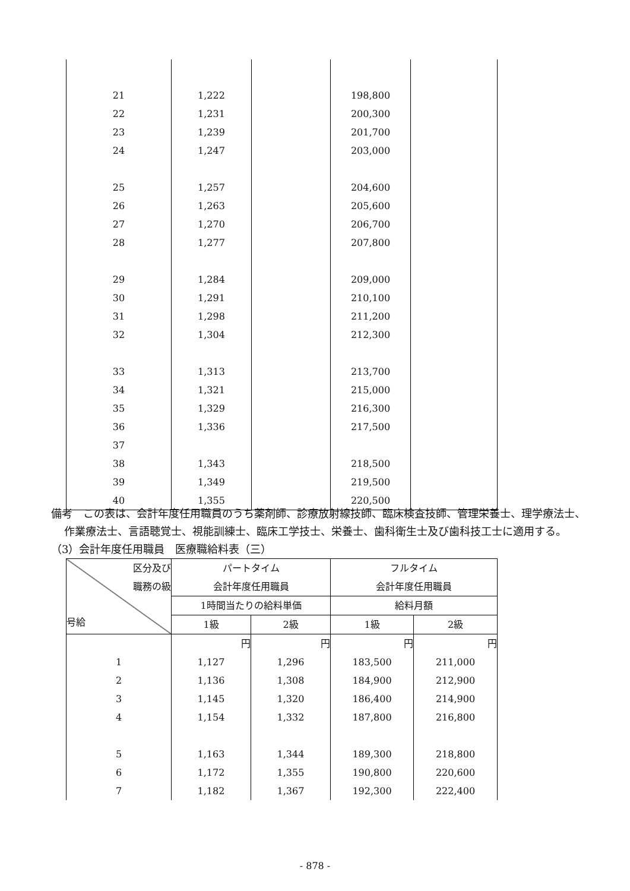| 21 | 1,222 | | 198,800 | |
| 22 | 1,231 | | 200,300 | |
| 23 | 1,239 | | 201,700 | |
| 24 | 1,247 | | 203,000 | |
| 25 | 1,257 | | 204,600 | |
| 26 | 1,263 | | 205,600 | |
| 27 | 1,270 | | 206,700 | |
| 28 | 1,277 | | 207,800 | |
| 29 | 1,284 | | 209,000 | |
| 30 | 1,291 | | 210,100 | |
| 31 | 1,298 | | 211,200 | |
| 32 | 1,304 | | 212,300 | |
| 33 | 1,313 | | 213,700 | |
| 34 | 1,321 | | 215,000 | |
| 35 | 1,329 | | 216,300 | |
| 36 | 1,336 | | 217,500 | |
| 37 | | | | |
| 38 | 1,343 | | 218,500 | |
| 39 | 1,349 | | 219,500 | |
| 40 | 1,355 | | 220,500 | |
備考　この表は、会計年度任用職員のうち薬剤師、診療放射線技師、臨床検査技師、管理栄養士、理学療法士、作業療法士、言語聴覚士、視能訓練士、臨床工学技士、栄養士、歯科衛生士及び歯科技工士に適用する。
（3）会計年度任用職員　医療職給料表（三）
| 区分及び 職務の級 号給 | パートタイム 会計年度任用職員 | | フルタイム 会計年度任用職員 | |
| --- | --- | --- | --- | --- |
| | 1時間当たりの給料単価 | | 給料月額 | |
| | 1級 | 2級 | 1級 | 2級 |
| | 円 | 円 | 円 | 円 |
| 1 | 1,127 | 1,296 | 183,500 | 211,000 |
| 2 | 1,136 | 1,308 | 184,900 | 212,900 |
| 3 | 1,145 | 1,320 | 186,400 | 214,900 |
| 4 | 1,154 | 1,332 | 187,800 | 216,800 |
| 5 | 1,163 | 1,344 | 189,300 | 218,800 |
| 6 | 1,172 | 1,355 | 190,800 | 220,600 |
| 7 | 1,182 | 1,367 | 192,300 | 222,400 |
- 878 -